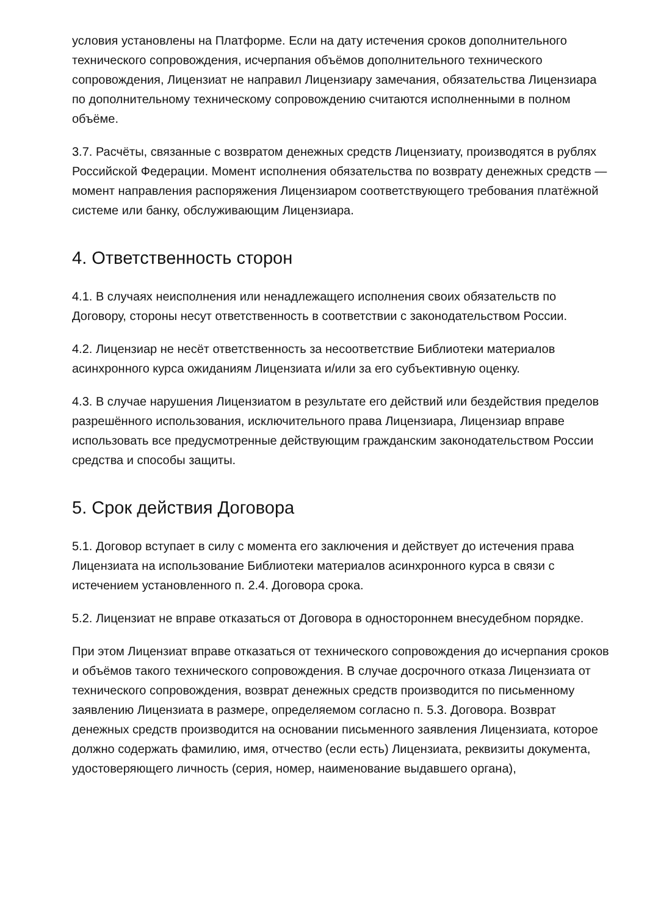условия установлены на Платформе. Если на дату истечения сроков дополнительного технического сопровождения, исчерпания объёмов дополнительного технического сопровождения, Лицензиат не направил Лицензиару замечания, обязательства Лицензиара по дополнительному техническому сопровождению считаются исполненными в полном объёме.
3.7. Расчёты, связанные с возвратом денежных средств Лицензиату, производятся в рублях Российской Федерации. Момент исполнения обязательства по возврату денежных средств — момент направления распоряжения Лицензиаром соответствующего требования платёжной системе или банку, обслуживающим Лицензиара.
4. Ответственность сторон
4.1. В случаях неисполнения или ненадлежащего исполнения своих обязательств по Договору, стороны несут ответственность в соответствии с законодательством России.
4.2. Лицензиар не несёт ответственность за несоответствие Библиотеки материалов асинхронного курса ожиданиям Лицензиата и/или за его субъективную оценку.
4.3. В случае нарушения Лицензиатом в результате его действий или бездействия пределов разрешённого использования, исключительного права Лицензиара, Лицензиар вправе использовать все предусмотренные действующим гражданским законодательством России средства и способы защиты.
5. Срок действия Договора
5.1. Договор вступает в силу с момента его заключения и действует до истечения права Лицензиата на использование Библиотеки материалов асинхронного курса в связи с истечением установленного п. 2.4. Договора срока.
5.2. Лицензиат не вправе отказаться от Договора в одностороннем внесудебном порядке.
При этом Лицензиат вправе отказаться от технического сопровождения до исчерпания сроков и объёмов такого технического сопровождения. В случае досрочного отказа Лицензиата от технического сопровождения, возврат денежных средств производится по письменному заявлению Лицензиата в размере, определяемом согласно п. 5.3. Договора. Возврат денежных средств производится на основании письменного заявления Лицензиата, которое должно содержать фамилию, имя, отчество (если есть) Лицензиата, реквизиты документа, удостоверяющего личность (серия, номер, наименование выдавшего органа),